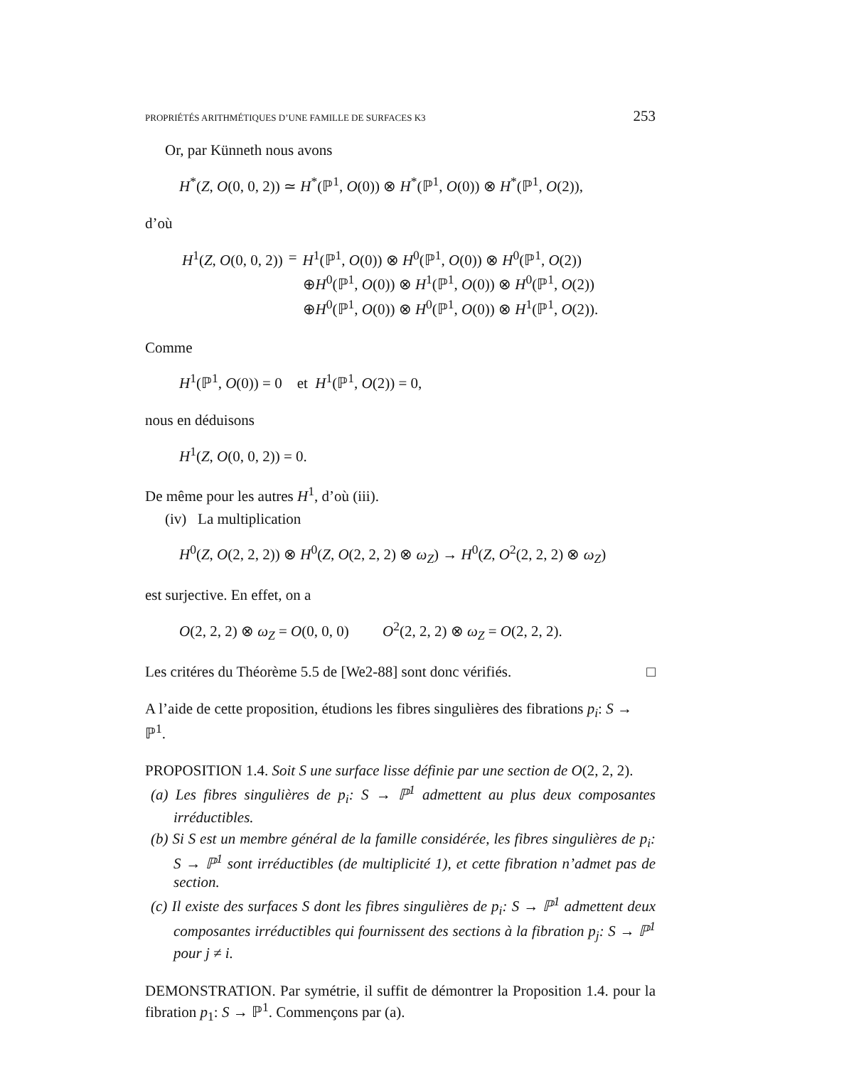PROPRIÉTÉS ARITHMÉTIQUES D’UNE FAMILLE DE SURFACES K3 253
Or, par Künneth nous avons
H<sup>*</sup>(Z, O(0, 0, 2)) ≃ H<sup>*</sup>(ℙ<sup>1</sup>, O(0)) ⊗ H<sup>*</sup>(ℙ<sup>1</sup>, O(0)) ⊗ H<sup>*</sup>(ℙ<sup>1</sup>, O(2)),
d’où
| H<sup>1</sup>( Z , O (0, 0, 2)) | = | H<sup>1</sup>(ℙ<sup>1</sup>, O (0)) ⊗ H<sup>0</sup>(ℙ<sup>1</sup>, O (0)) ⊗ H<sup>0</sup>(ℙ<sup>1</sup>, O (2)) |
| | | ⊕ H<sup>0</sup>(ℙ<sup>1</sup>, O (0)) ⊗ H<sup>1</sup>(ℙ<sup>1</sup>, O (0)) ⊗ H<sup>0</sup>(ℙ<sup>1</sup>, O (2)) |
| | | ⊕ H<sup>0</sup>(ℙ<sup>1</sup>, O (0)) ⊗ H<sup>0</sup>(ℙ<sup>1</sup>, O (0)) ⊗ H<sup>1</sup>(ℙ<sup>1</sup>, O (2)). |
Comme
H<sup>1</sup>(ℙ<sup>1</sup>, O(0)) = 0 et H<sup>1</sup>(ℙ<sup>1</sup>, O(2)) = 0,
nous en déduisons
H<sup>1</sup>(Z, O(0, 0, 2)) = 0.
De même pour les autres H<sup>1</sup>, d’où (iii).
(iv) La multiplication
H<sup>0</sup>(Z, O(2, 2, 2)) ⊗ H<sup>0</sup>(Z, O(2, 2, 2) ⊗ ω<sub>Z</sub>) → H<sup>0</sup>(Z, O<sup>2</sup>(2, 2, 2) ⊗ ω<sub>Z</sub>)
est surjective. En effet, on a
O(2, 2, 2) ⊗ ω<sub>Z</sub> = O(0, 0, 0) O<sup>2</sup>(2, 2, 2) ⊗ ω<sub>Z</sub> = O(2, 2, 2).
Les critéres du Théorème 5.5 de [We2-88] sont donc vérifiés. □
A l’aide de cette proposition, étudions les fibres singulières des fibrations p<sub>i</sub>: S → ℙ<sup>1</sup>.
PROPOSITION 1.4. Soit S une surface lisse définie par une section de O(2, 2, 2).
(a) Les fibres singulières de p<sub>i</sub>: S → ℙ<sup>1</sup> admettent au plus deux composantes irréductibles.
(b) Si S est un membre général de la famille considérée, les fibres singulières de p<sub>i</sub>: S → ℙ<sup>1</sup> sont irréductibles (de multiplicité 1), et cette fibration n’admet pas de section.
(c) Il existe des surfaces S dont les fibres singulières de p<sub>i</sub>: S → ℙ<sup>1</sup> admettent deux composantes irréductibles qui fournissent des sections à la fibration p<sub>j</sub>: S → ℙ<sup>1</sup> pour j ≠ i.
DEMONSTRATION. Par symétrie, il suffit de démontrer la Proposition 1.4. pour la fibration p<sub>1</sub>: S → ℙ<sup>1</sup>. Commençons par (a).